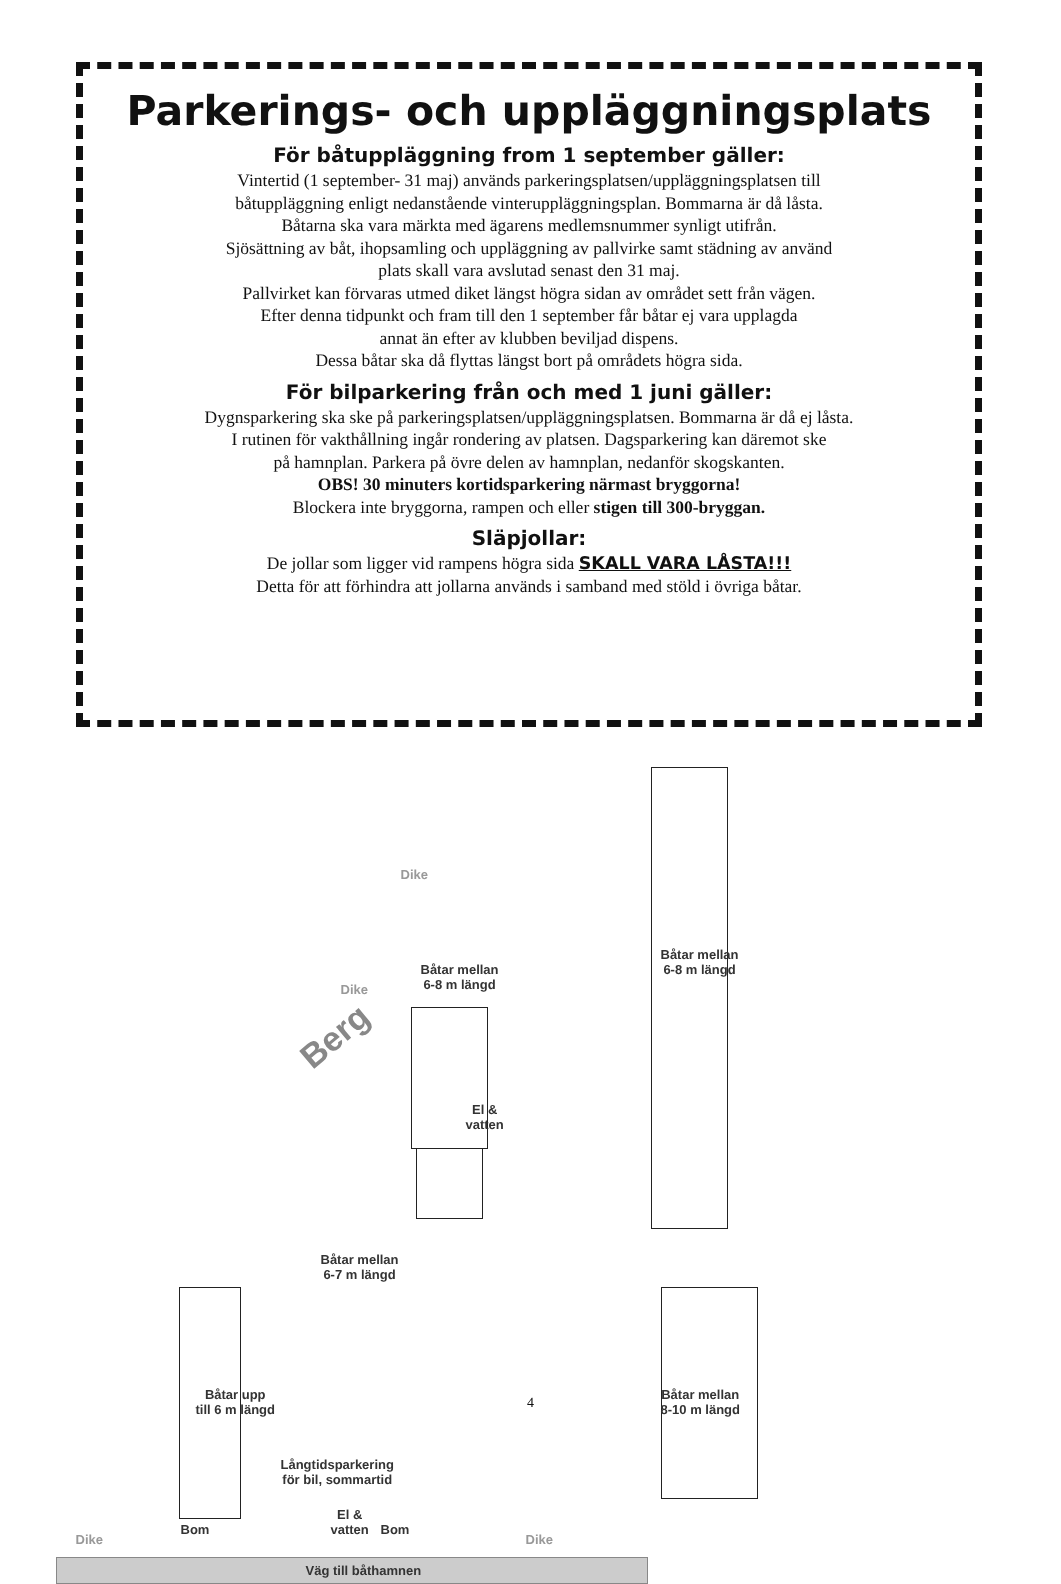Parkerings- och uppläggningsplats
För båtuppläggning from 1 september gäller:
Vintertid (1 september- 31 maj) används parkeringsplatsen/uppläggningsplatsen till
båtuppläggning enligt nedanstående vinteruppläggningsplan. Bommarna är då låsta.
Båtarna ska vara märkta med ägarens medlemsnummer synligt utifrån.
Sjösättning av båt, ihopsamling och uppläggning av pallvirke samt städning av använd
plats skall vara avslutad senast den 31 maj.
Pallvirket kan förvaras utmed diket längst högra sidan av området sett från vägen.
Efter denna tidpunkt och fram till den 1 september får båtar ej vara upplagda
annat än efter av klubben beviljad dispens.
Dessa båtar ska då flyttas längst bort på områdets högra sida.
För bilparkering från och med 1 juni gäller:
Dygnsparkering ska ske på parkeringsplatsen/uppläggningsplatsen. Bommarna är då ej låsta.
I rutinen för vakthållning ingår rondering av platsen. Dagsparkering kan däremot ske
på hamnplan. Parkera på övre delen av hamnplan, nedanför skogskanten.
OBS! 30 minuters kortidsparkering närmast bryggorna!
Blockera inte bryggorna, rampen och eller stigen till 300-bryggan.
Släpjollar:
De jollar som ligger vid rampens högra sida SKALL VARA LÅSTA!!!
Detta för att förhindra att jollarna används i samband med stöld i övriga båtar.
Berg
Dike
Dike
Båtar mellan
6-8 m längd
Båtar mellan
6-8 m längd
El &
vatten
Båtar mellan
6-7 m längd
Båtar upp
till 6 m längd
Långtidsparkering
för bil, sommartid
Båtar mellan
8-10 m längd
El &
vatten
Dike
Bom Bom
Dike
Väg till båthamnen
4